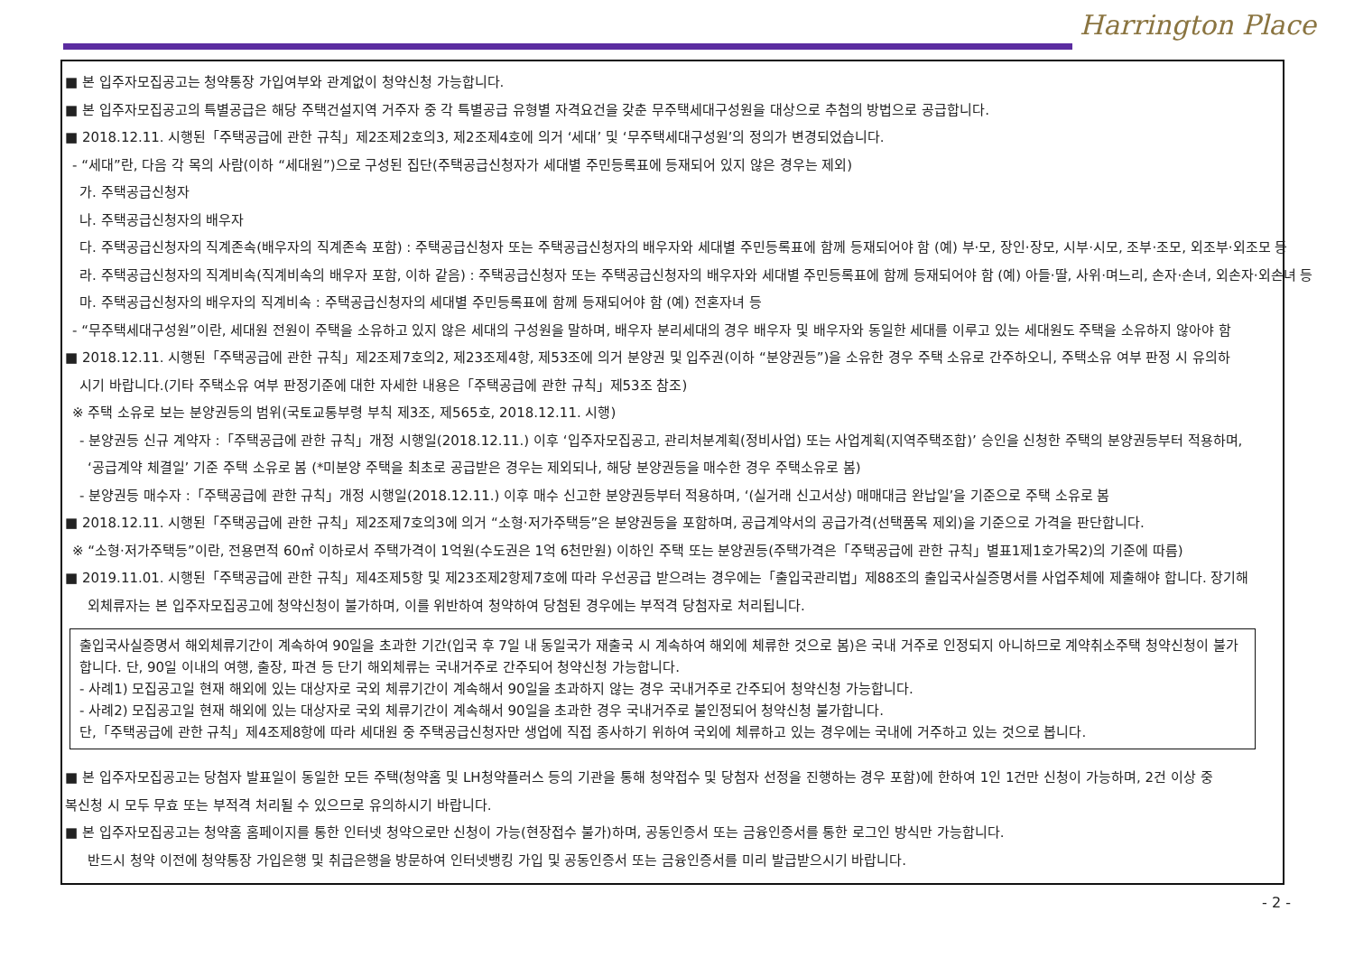Harrington Place
■ 본 입주자모집공고는 청약통장 가입여부와 관계없이 청약신청 가능합니다.
■ 본 입주자모집공고의 특별공급은 해당 주택건설지역 거주자 중 각 특별공급 유형별 자격요건을 갖춘 무주택세대구성원을 대상으로 추첨의 방법으로 공급합니다.
■ 2018.12.11. 시행된「주택공급에 관한 규칙」제2조제2호의3, 제2조제4호에 의거 ‘세대’ 및 ‘무주택세대구성원’의 정의가 변경되었습니다.
- “세대”란, 다음 각 목의 사람(이하 “세대원”)으로 구성된 집단(주택공급신청자가 세대별 주민등록표에 등재되어 있지 않은 경우는 제외)
가. 주택공급신청자
나. 주택공급신청자의 배우자
다. 주택공급신청자의 직계존속(배우자의 직계존속 포함) : 주택공급신청자 또는 주택공급신청자의 배우자와 세대별 주민등록표에 함께 등재되어야 함 (예) 부·모, 장인·장모, 시부·시모, 조부·조모, 외조부·외조모 등
라. 주택공급신청자의 직계비속(직계비속의 배우자 포함, 이하 같음) : 주택공급신청자 또는 주택공급신청자의 배우자와 세대별 주민등록표에 함께 등재되어야 함 (예) 아들·딸, 사위·며느리, 손자·손녀, 외손자·외손녀 등
마. 주택공급신청자의 배우자의 직계비속 : 주택공급신청자의 세대별 주민등록표에 함께 등재되어야 함 (예) 전혼자녀 등
- “무주택세대구성원”이란, 세대원 전원이 주택을 소유하고 있지 않은 세대의 구성원을 말하며, 배우자 분리세대의 경우 배우자 및 배우자와 동일한 세대를 이루고 있는 세대원도 주택을 소유하지 않아야 함
■ 2018.12.11. 시행된「주택공급에 관한 규칙」제2조제7호의2, 제23조제4항, 제53조에 의거 분양권 및 입주권(이하 “분양권등”)을 소유한 경우 주택 소유로 간주하오니, 주택소유 여부 판정 시 유의하
시기 바랍니다.(기타 주택소유 여부 판정기준에 대한 자세한 내용은「주택공급에 관한 규칙」제53조 참조)
※ 주택 소유로 보는 분양권등의 범위(국토교통부령 부칙 제3조, 제565호, 2018.12.11. 시행)
- 분양권등 신규 계약자 :「주택공급에 관한 규칙」개정 시행일(2018.12.11.) 이후 ‘입주자모집공고, 관리처분계획(정비사업) 또는 사업계획(지역주택조합)’ 승인을 신청한 주택의 분양권등부터 적용하며,
‘공급계약 체결일’ 기준 주택 소유로 봄 (*미분양 주택을 최초로 공급받은 경우는 제외되나, 해당 분양권등을 매수한 경우 주택소유로 봄)
- 분양권등 매수자 :「주택공급에 관한 규칙」개정 시행일(2018.12.11.) 이후 매수 신고한 분양권등부터 적용하며, ‘(실거래 신고서상) 매매대금 완납일’을 기준으로 주택 소유로 봄
■ 2018.12.11. 시행된「주택공급에 관한 규칙」제2조제7호의3에 의거 “소형·저가주택등”은 분양권등을 포함하며, 공급계약서의 공급가격(선택품목 제외)을 기준으로 가격을 판단합니다.
※ “소형·저가주택등”이란, 전용면적 60㎡ 이하로서 주택가격이 1억원(수도권은 1억 6천만원) 이하인 주택 또는 분양권등(주택가격은「주택공급에 관한 규칙」별표1제1호가목2)의 기준에 따름)
■ 2019.11.01. 시행된「주택공급에 관한 규칙」제4조제5항 및 제23조제2항제7호에 따라 우선공급 받으려는 경우에는「출입국관리법」제88조의 출입국사실증명서를 사업주체에 제출해야 합니다. 장기해
외체류자는 본 입주자모집공고에 청약신청이 불가하며, 이를 위반하여 청약하여 당첨된 경우에는 부적격 당첨자로 처리됩니다.
출입국사실증명서 해외체류기간이 계속하여 90일을 초과한 기간(입국 후 7일 내 동일국가 재출국 시 계속하여 해외에 체류한 것으로 봄)은 국내 거주로 인정되지 아니하므로 계약취소주택 청약신청이 불가합니다. 단, 90일 이내의 여행, 출장, 파견 등 단기 해외체류는 국내거주로 간주되어 청약신청 가능합니다.
- 사례1) 모집공고일 현재 해외에 있는 대상자로 국외 체류기간이 계속해서 90일을 초과하지 않는 경우 국내거주로 간주되어 청약신청 가능합니다.
- 사례2) 모집공고일 현재 해외에 있는 대상자로 국외 체류기간이 계속해서 90일을 초과한 경우 국내거주로 불인정되어 청약신청 불가합니다.
단,「주택공급에 관한 규칙」제4조제8항에 따라 세대원 중 주택공급신청자만 생업에 직접 종사하기 위하여 국외에 체류하고 있는 경우에는 국내에 거주하고 있는 것으로 봅니다.
■ 본 입주자모집공고는 당첨자 발표일이 동일한 모든 주택(청약홈 및 LH청약플러스 등의 기관을 통해 청약접수 및 당첨자 선정을 진행하는 경우 포함)에 한하여 1인 1건만 신청이 가능하며, 2건 이상 중
복신청 시 모두 무효 또는 부적격 처리될 수 있으므로 유의하시기 바랍니다.
■ 본 입주자모집공고는 청약홈 홈페이지를 통한 인터넷 청약으로만 신청이 가능(현장접수 불가)하며, 공동인증서 또는 금융인증서를 통한 로그인 방식만 가능합니다.
반드시 청약 이전에 청약통장 가입은행 및 취급은행을 방문하여 인터넷뱅킹 가입 및 공동인증서 또는 금융인증서를 미리 발급받으시기 바랍니다.
- 2 -